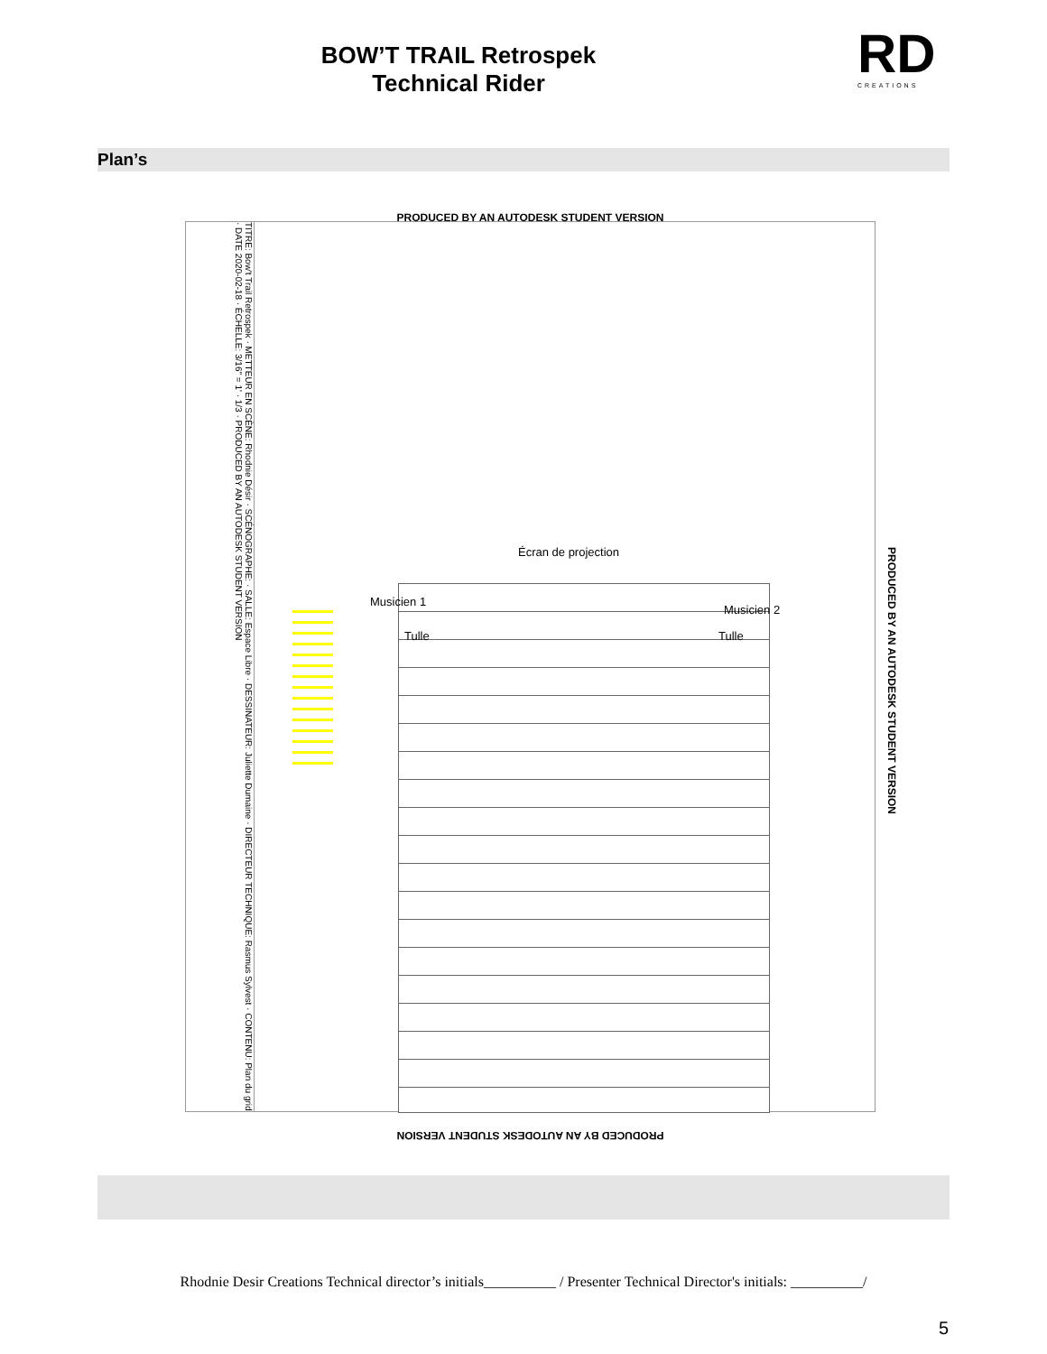BOW’T TRAIL Retrospek
Technical Rider
RD
CREATIONS
Plan’s
PRODUCED BY AN AUTODESK STUDENT VERSION
TITRE: Bow't Trail Retrospek · METTEUR EN SCÈNE: Rhodnie Désir · SCÉNOGRAPHE: · SALLE: Espace Libre · DESSINATEUR: Juliette Dumaine · DIRECTEUR TECHNIQUE: Rasmus Sylvest · CONTENU: Plan du grid · DATE 2020-02-18 · ÉCHELLE: 3/16" = 1' · 1/3 · PRODUCED BY AN AUTODESK STUDENT VERSION
Écran de projection
Musicien 1
Musicien 2
Tulle Tulle
PRODUCED BY AN AUTODESK STUDENT VERSION
PRODUCED BY AN AUTODESK STUDENT VERSION
Rhodnie Desir Creations Technical director’s initials__________ / Presenter Technical Director's initials: __________/
5